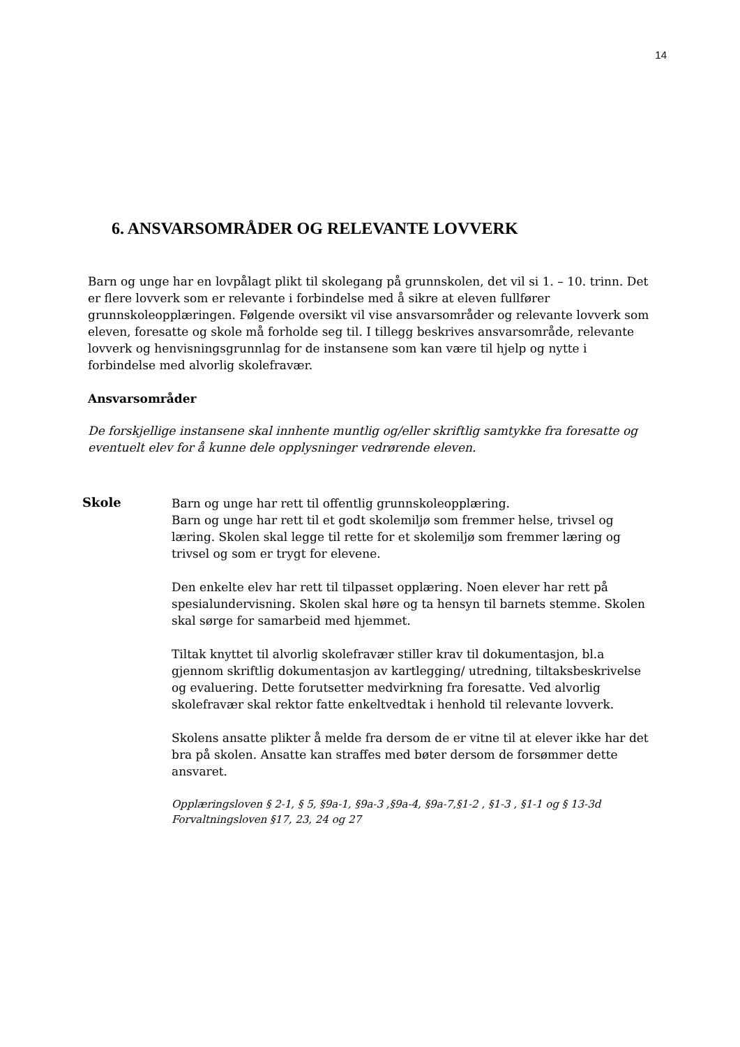14
6. ANSVARSOMRÅDER OG RELEVANTE LOVVERK
Barn og unge har en lovpålagt plikt til skolegang på grunnskolen, det vil si 1. – 10. trinn. Det er flere lovverk som er relevante i forbindelse med å sikre at eleven fullfører grunnskoleopplæringen. Følgende oversikt vil vise ansvarsområder og relevante lovverk som eleven, foresatte og skole må forholde seg til. I tillegg beskrives ansvarsområde, relevante lovverk og henvisningsgrunnlag for de instansene som kan være til hjelp og nytte i forbindelse med alvorlig skolefravær.
Ansvarsområder
De forskjellige instansene skal innhente muntlig og/eller skriftlig samtykke fra foresatte og eventuelt elev for å kunne dele opplysninger vedrørende eleven.
Skole
Barn og unge har rett til offentlig grunnskoleopplæring.
Barn og unge har rett til et godt skolemiljø som fremmer helse, trivsel og læring. Skolen skal legge til rette for et skolemiljø som fremmer læring og trivsel og som er trygt for elevene.
Den enkelte elev har rett til tilpasset opplæring. Noen elever har rett på spesialundervisning. Skolen skal høre og ta hensyn til barnets stemme. Skolen skal sørge for samarbeid med hjemmet.
Tiltak knyttet til alvorlig skolefravær stiller krav til dokumentasjon, bl.a gjennom skriftlig dokumentasjon av kartlegging/ utredning, tiltaksbeskrivelse og evaluering. Dette forutsetter medvirkning fra foresatte. Ved alvorlig skolefravær skal rektor fatte enkeltvedtak i henhold til relevante lovverk.
Skolens ansatte plikter å melde fra dersom de er vitne til at elever ikke har det bra på skolen. Ansatte kan straffes med bøter dersom de forsømmer dette ansvaret.
Opplæringsloven § 2-1, § 5, §9a-1, §9a-3 ,§9a-4, §9a-7,§1-2 , §1-3 , §1-1 og § 13-3d
Forvaltningsloven §17, 23, 24 og 27